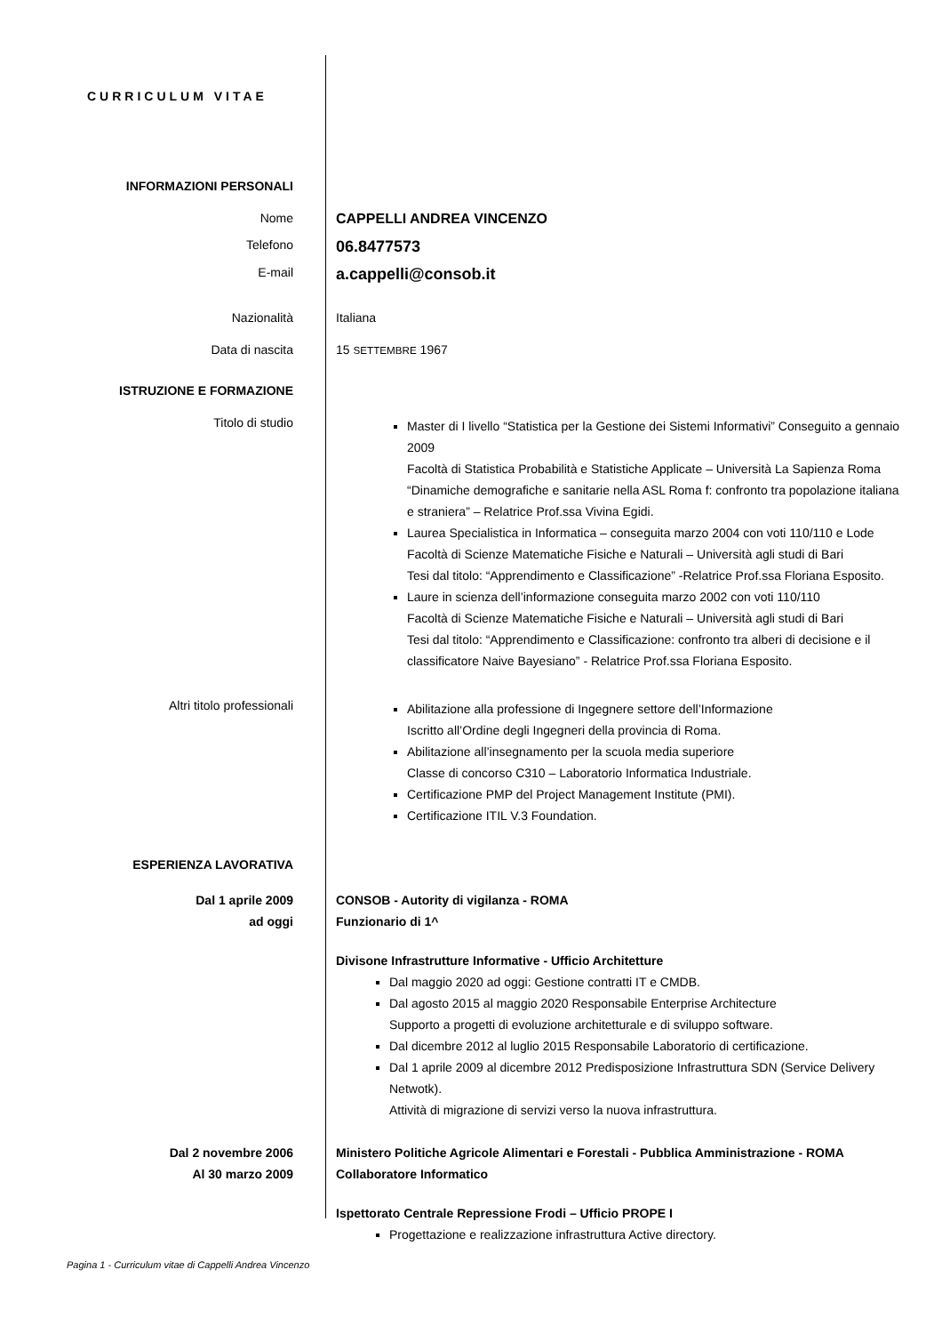CURRICULUM VITAE
INFORMAZIONI PERSONALI
Nome CAPPELLI ANDREA VINCENZO
Telefono
06.8477573
E-mail
a.cappelli@consob.it
Nazionalità Italiana
Data di nascita 15 SETTEMBRE 1967
ISTRUZIONE E FORMAZIONE
Titolo di studio
Master di I livello “Statistica per la Gestione dei Sistemi Informativi” Conseguito a gennaio 2009
Facoltà di Statistica Probabilità e Statistiche Applicate – Università La Sapienza Roma
“Dinamiche demografiche e sanitarie nella ASL Roma f: confronto tra popolazione italiana e straniera” – Relatrice Prof.ssa Vivina Egidi.
Laurea Specialistica in Informatica – conseguita marzo 2004 con voti 110/110 e Lode
Facoltà di Scienze Matematiche Fisiche e Naturali – Università agli studi di Bari
Tesi dal titolo: “Apprendimento e Classificazione” -Relatrice Prof.ssa Floriana Esposito.
Laure in scienza dell’informazione conseguita marzo 2002 con voti 110/110
Facoltà di Scienze Matematiche Fisiche e Naturali – Università agli studi di Bari
Tesi dal titolo: “Apprendimento e Classificazione: confronto tra alberi di decisione e il classificatore Naive Bayesiano” - Relatrice Prof.ssa Floriana Esposito.
Altri titolo professionali
Abilitazione alla professione di Ingegnere settore dell’Informazione
Iscritto all’Ordine degli Ingegneri della provincia di Roma.
Abilitazione all’insegnamento per la scuola media superiore
Classe di concorso C310 – Laboratorio Informatica Industriale.
Certificazione PMP del Project Management Institute (PMI).
Certificazione ITIL V.3 Foundation.
ESPERIENZA LAVORATIVA
Dal 1 aprile 2009
ad oggi
CONSOB - Autority di vigilanza - ROMA
Funzionario di 1^
Divisone Infrastrutture Informative - Ufficio Architetture
Dal maggio 2020 ad oggi: Gestione contratti IT e CMDB.
Dal agosto 2015 al maggio 2020 Responsabile Enterprise Architecture
Supporto a progetti di evoluzione architetturale e di sviluppo software.
Dal dicembre 2012 al luglio 2015 Responsabile Laboratorio di certificazione.
Dal 1 aprile 2009 al dicembre 2012 Predisposizione Infrastruttura SDN (Service Delivery Netwotk).
Attività di migrazione di servizi verso la nuova infrastruttura.
Dal 2 novembre 2006
Al 30 marzo 2009
Ministero Politiche Agricole Alimentari e Forestali - Pubblica Amministrazione - ROMA
Collaboratore Informatico
Ispettorato Centrale Repressione Frodi – Ufficio PROPE I
Progettazione e realizzazione infrastruttura Active directory.
Pagina 1 - Curriculum vitae di Cappelli Andrea Vincenzo